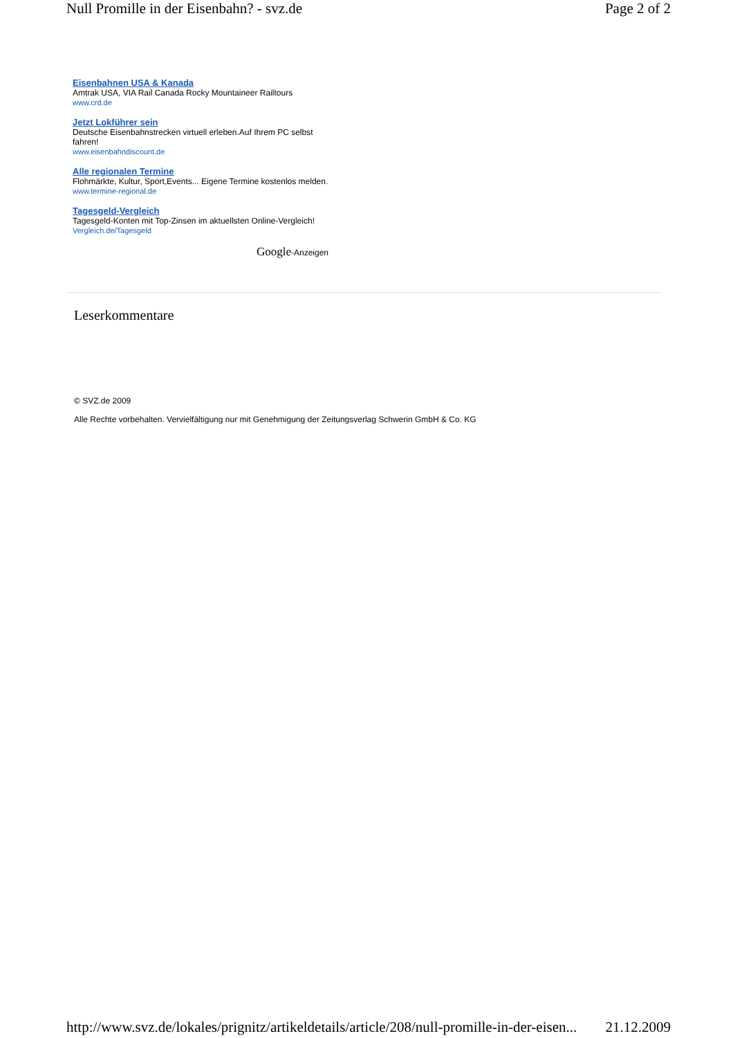Null Promille in der Eisenbahn? - svz.de Page 2 of 2
Eisenbahnen USA & Kanada
Amtrak USA, VIA Rail Canada Rocky Mountaineer Railtours
www.crd.de
Jetzt Lokführer sein
Deutsche Eisenbahnstrecken virtuell erleben.Auf Ihrem PC selbst fahren!
www.eisenbahndiscount.de
Alle regionalen Termine
Flohmärkte, Kultur, Sport,Events... Eigene Termine kostenlos melden.
www.termine-regional.de
Tagesgeld-Vergleich
Tagesgeld-Konten mit Top-Zinsen im aktuellsten Online-Vergleich!
Vergleich.de/Tagesgeld
Google-Anzeigen
Leserkommentare
© SVZ.de 2009
Alle Rechte vorbehalten. Vervielfältigung nur mit Genehmigung der Zeitungsverlag Schwerin GmbH & Co. KG
http://www.svz.de/lokales/prignitz/artikeldetails/article/208/null-promille-in-der-eisen... 21.12.2009